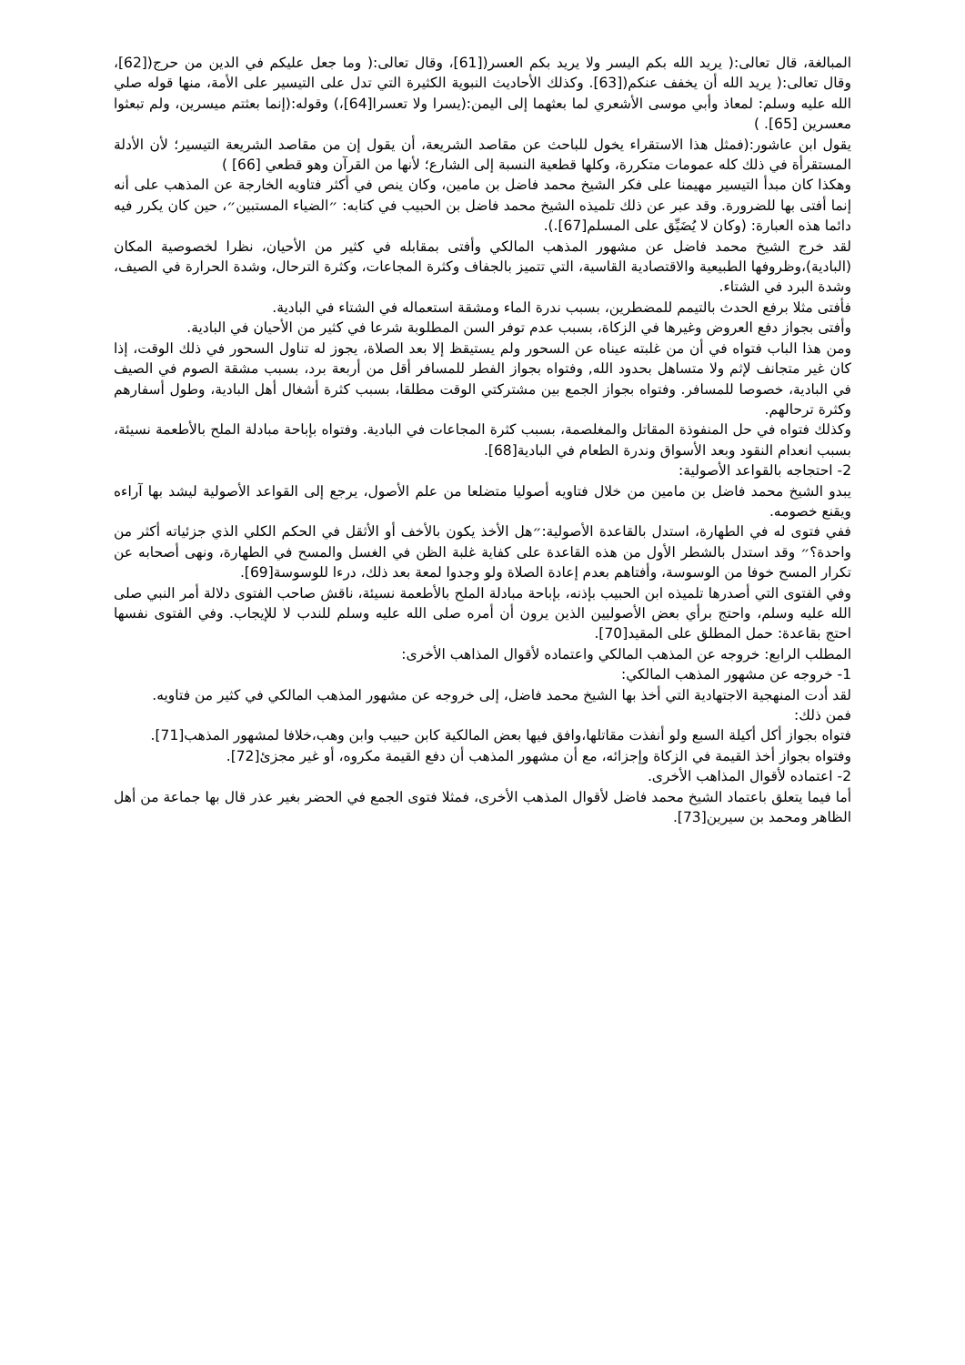المبالغة، قال تعالى:( يريد الله بكم اليسر ولا يريد بكم العسر([61]، وقال تعالى:( وما جعل عليكم في الدين من حرج([62]، وقال تعالى:( يريد الله أن يخفف عنكم([63]. وكذلك الأحاديث النبوية الكثيرة التي تدل على التيسير على الأمة، منها قوله صلي الله عليه وسلم: لمعاذ وأبي موسى الأشعري لما بعثهما إلى اليمن:(يسرا ولا تعسرا[64]،) وقوله:(إنما بعثتم ميسرين، ولم تبعثوا معسرين [65]. )
يقول ابن عاشور:(فمثل هذا الاستقراء يخول للباحث عن مقاصد الشريعة، أن يقول إن من مقاصد الشريعة التيسير؛ لأن الأدلة المستقرأة في ذلك كله عمومات متكررة، وكلها قطعية النسبة إلى الشارع؛ لأنها من القرآن وهو قطعي [66] )
وهكذا كان مبدأ التيسير مهيمنا على فكر الشيخ محمد فاضل بن مامين، وكان ينص في أكثر فتاويه الخارجة عن المذهب على أنه إنما أفتى بها للضرورة. وقد عبر عن ذلك تلميذه الشيخ محمد فاضل بن الحبيب في كتابه: ״الضياء المستبين״، حين كان يكرر فيه دائما هذه العبارة: (وكان لا يُضَيِّق على المسلم[67].).
لقد خرج الشيخ محمد فاضل عن مشهور المذهب المالكي وأفتى بمقابله في كثير من الأحيان، نظرا لخصوصية المكان (البادية)،وظروفها الطبيعية والاقتصادية القاسية، التي تتميز بالجفاف وكثرة المجاعات، وكثرة الترحال، وشدة الحرارة في الصيف، وشدة البرد في الشتاء.
فأفتى مثلا برفع الحدث بالتيمم للمضطرين، بسبب ندرة الماء ومشقة استعماله في الشتاء في البادية.
وأفتى بجواز دفع العروض وغيرها في الزكاة، بسبب عدم توفر السن المطلوبة شرعا في كثير من الأحيان في البادية.
ومن هذا الباب فتواه في أن من غلبته عيناه عن السحور ولم يستيقظ إلا بعد الصلاة، يجوز له تناول السحور في ذلك الوقت، إذا كان غير متجانف لإثم ولا متساهل بحدود الله, وفتواه بجواز الفطر للمسافر أقل من أربعة برد، بسبب مشقة الصوم في الصيف في البادية، خصوصا للمسافر. وفتواه بجواز الجمع بين مشتركتي الوقت مطلقا، بسبب كثرة أشغال أهل البادية، وطول أسفارهم وكثرة ترحالهم.
وكذلك فتواه في حل المنفوذة المقاتل والمغلصمة، بسبب كثرة المجاعات في البادية. وفتواه بإباحة مبادلة الملح بالأطعمة نسيئة، بسبب انعدام النقود وبعد الأسواق وندرة الطعام في البادية[68].
2- احتجاجه بالقواعد الأصولية:
يبدو الشيخ محمد فاضل بن مامين من خلال فتاويه أصوليا متضلعا من علم الأصول، يرجع إلى القواعد الأصولية ليشد بها آراءه ويقنع خصومه.
ففي فتوى له في الطهارة، استدل بالقاعدة الأصولية:״هل الأخذ يكون بالأخف أو الأثقل في الحكم الكلي الذي جزئياته أكثر من واحدة؟״ وقد استدل بالشطر الأول من هذه القاعدة على كفاية غلبة الظن في الغسل والمسح في الطهارة، ونهى أصحابه عن تكرار المسح خوفا من الوسوسة، وأفتاهم بعدم إعادة الصلاة ولو وجدوا لمعة بعد ذلك، درءا للوسوسة[69].
وفي الفتوى التي أصدرها تلميذه ابن الحبيب بإذنه، بإباحة مبادلة الملح بالأطعمة نسيئة، ناقش صاحب الفتوى دلالة أمر النبي صلى الله عليه وسلم، واحتج برأي بعض الأصوليين الذين يرون أن أمره صلى الله عليه وسلم للندب لا للإيجاب. وفي الفتوى نفسها احتج بقاعدة: حمل المطلق على المقيد[70].
المطلب الرابع: خروجه عن المذهب المالكي واعتماده لأقوال المذاهب الأخرى:
1- خروجه عن مشهور المذهب المالكي:
لقد أدت المنهجية الاجتهادية التي أخذ بها الشيخ محمد فاضل، إلى خروجه عن مشهور المذهب المالكي في كثير من فتاويه.
فمن ذلك:
فتواه بجواز أكل أكيلة السبع ولو أنفذت مقاتلها،وافق فيها بعض المالكية كابن حبيب وابن وهب،خلافا لمشهور المذهب[71].
وفتواه بجواز أخذ القيمة في الزكاة وإجزائه، مع أن مشهور المذهب أن دفع القيمة مكروه، أو غير مجزئ[72].
2- اعتماده لأقوال المذاهب الأخرى.
أما فيما يتعلق باعتماد الشيخ محمد فاضل لأقوال المذهب الأخرى، فمثلا فتوى الجمع في الحضر بغير عذر قال بها جماعة من أهل الظاهر ومحمد بن سيرين[73].